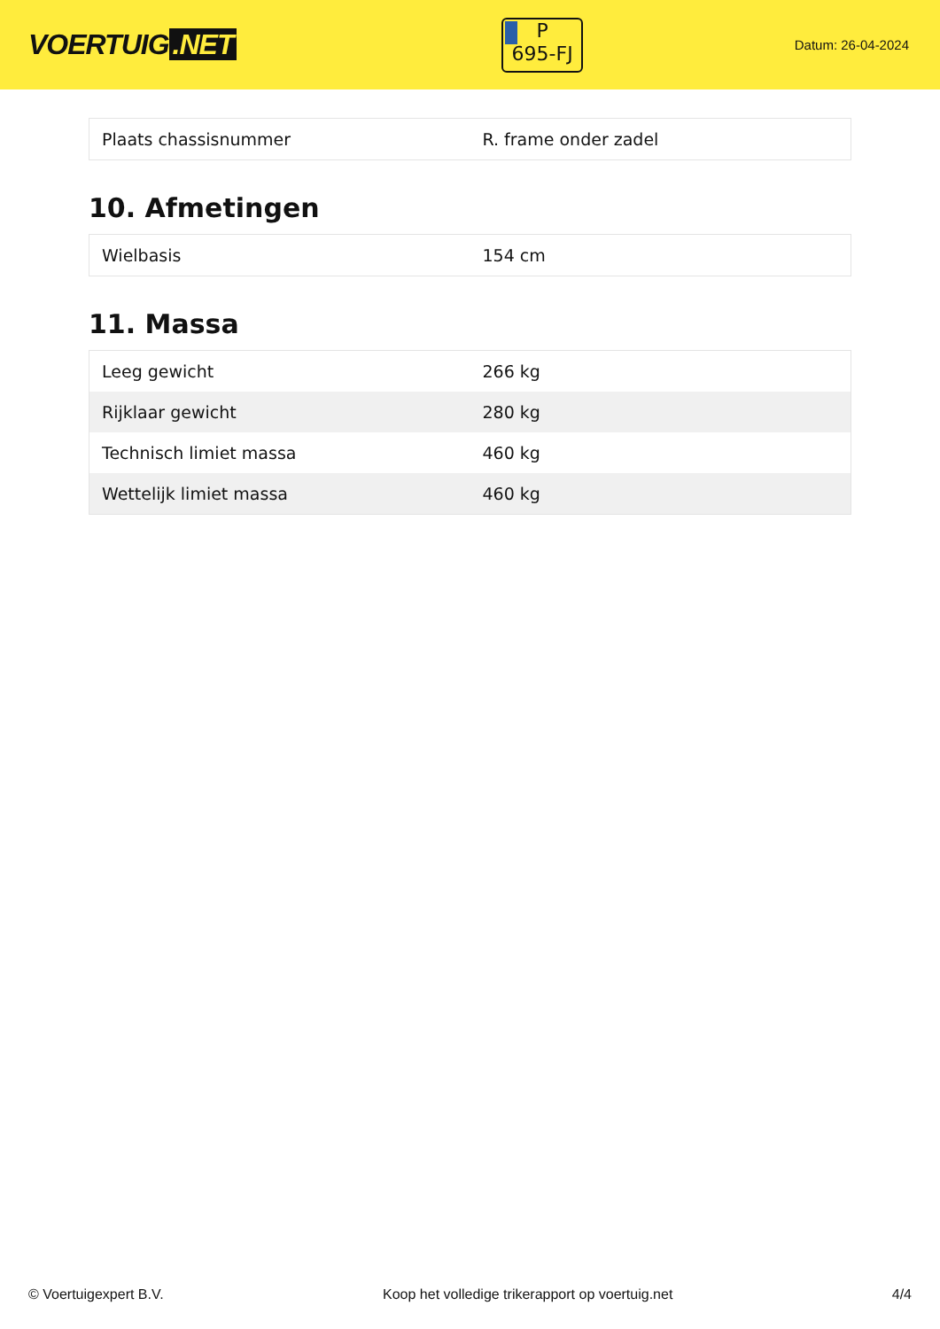VOERTUIG.NET
P
695-FJ
Datum: 26-04-2024
| Plaats chassisnummer | R. frame onder zadel |
10. Afmetingen
| Wielbasis | 154 cm |
11. Massa
| Leeg gewicht | 266 kg |
| Rijklaar gewicht | 280 kg |
| Technisch limiet massa | 460 kg |
| Wettelijk limiet massa | 460 kg |
© Voertuigexpert B.V. Koop het volledige trikerapport op voertuig.net 4/4